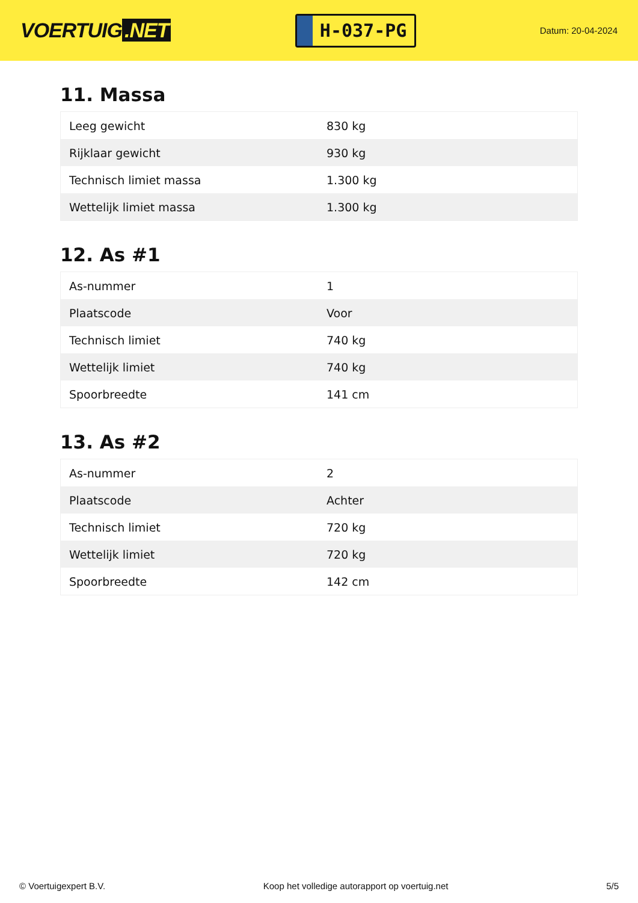VOERTUIG.NET
H-037-PG
Datum: 20-04-2024
11. Massa
| Leeg gewicht | 830 kg |
| Rijklaar gewicht | 930 kg |
| Technisch limiet massa | 1.300 kg |
| Wettelijk limiet massa | 1.300 kg |
12. As #1
| As-nummer | 1 |
| Plaatscode | Voor |
| Technisch limiet | 740 kg |
| Wettelijk limiet | 740 kg |
| Spoorbreedte | 141 cm |
13. As #2
| As-nummer | 2 |
| Plaatscode | Achter |
| Technisch limiet | 720 kg |
| Wettelijk limiet | 720 kg |
| Spoorbreedte | 142 cm |
© Voertuigexpert B.V. Koop het volledige autorapport op voertuig.net 5/5